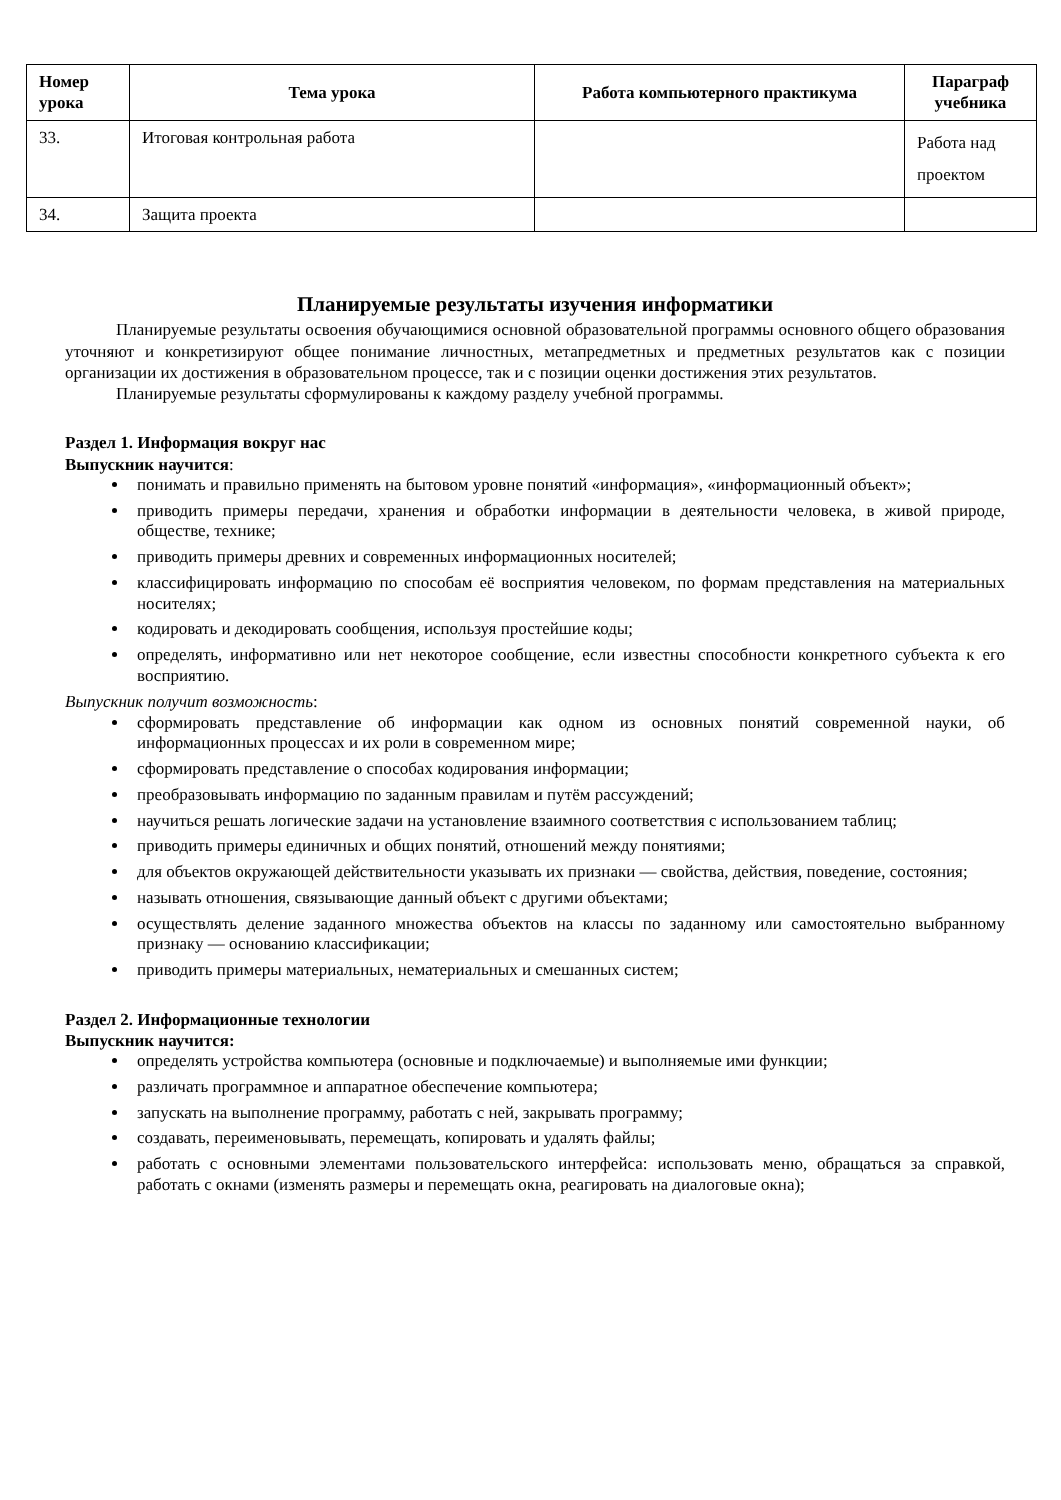| Номер урока | Тема урока | Работа компьютерного практикума | Параграф учебника |
| --- | --- | --- | --- |
| 33. | Итоговая контрольная работа | | Работа над проектом |
| 34. | Защита проекта | | |
Планируемые результаты изучения информатики
Планируемые результаты освоения обучающимися основной образовательной программы основного общего образования уточняют и конкретизируют общее понимание личностных, метапредметных и предметных результатов как с позиции организации их достижения в образовательном процессе, так и с позиции оценки достижения этих результатов.
Планируемые результаты сформулированы к каждому разделу учебной программы.
Раздел 1. Информация вокруг нас
Выпускник научится:
понимать и правильно применять на бытовом уровне понятий «информация», «информационный объект»;
приводить примеры передачи, хранения и обработки информации в деятельности человека, в живой природе, обществе, технике;
приводить примеры древних и современных информационных носителей;
классифицировать информацию по способам её восприятия человеком, по формам представления на материальных носителях;
кодировать и декодировать сообщения, используя простейшие коды;
определять, информативно или нет некоторое сообщение, если известны способности конкретного субъекта к его восприятию.
Выпускник получит возможность:
сформировать представление об информации как одном из основных понятий современной науки, об информационных процессах и их роли в современном мире;
сформировать представление о способах кодирования информации;
преобразовывать информацию по заданным правилам и путём рассуждений;
научиться решать логические задачи на установление взаимного соответствия с использованием таблиц;
приводить примеры единичных и общих понятий, отношений между понятиями;
для объектов окружающей действительности указывать их признаки — свойства, действия, поведение, состояния;
называть отношения, связывающие данный объект с другими объектами;
осуществлять деление заданного множества объектов на классы по заданному или самостоятельно выбранному признаку — основанию классификации;
приводить примеры материальных, нематериальных и смешанных систем;
Раздел 2. Информационные технологии
Выпускник научится:
определять устройства компьютера (основные и подключаемые) и выполняемые ими функции;
различать программное и аппаратное обеспечение компьютера;
запускать на выполнение программу, работать с ней, закрывать программу;
создавать, переименовывать, перемещать, копировать и удалять файлы;
работать с основными элементами пользовательского интерфейса: использовать меню, обращаться за справкой, работать с окнами (изменять размеры и перемещать окна, реагировать на диалоговые окна);